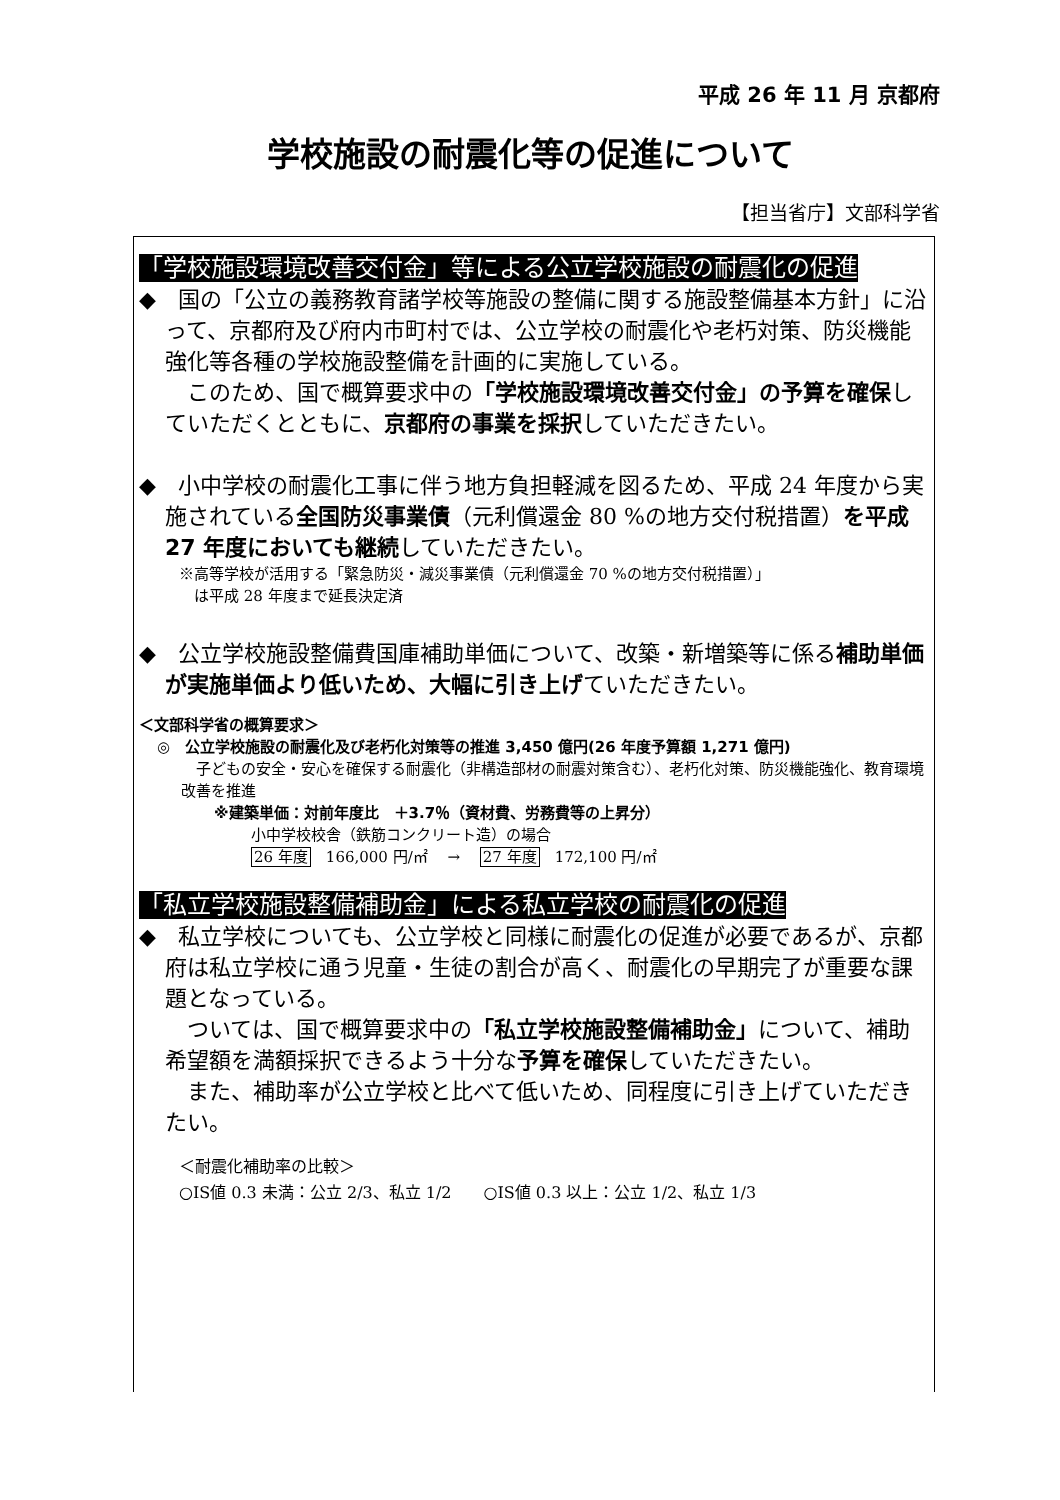平成 26 年 11 月 京都府
学校施設の耐震化等の促進について
【担当省庁】文部科学省
「学校施設環境改善交付金」等による公立学校施設の耐震化の促進
◆　国の「公立の義務教育諸学校等施設の整備に関する施設整備基本方針」に沿って、京都府及び府内市町村では、公立学校の耐震化や老朽対策、防災機能強化等各種の学校施設整備を計画的に実施している。
　このため、国で概算要求中の「学校施設環境改善交付金」の予算を確保していただくとともに、京都府の事業を採択していただきたい。
◆　小中学校の耐震化工事に伴う地方負担軽減を図るため、平成 24 年度から実施されている全国防災事業債（元利償還金 80 %の地方交付税措置）を平成 27 年度においても継続していただきたい。
※高等学校が活用する「緊急防災・減災事業債（元利償還金 70 %の地方交付税措置）」
　は平成 28 年度まで延長決定済
◆　公立学校施設整備費国庫補助単価について、改築・新増築等に係る補助単価が実施単価より低いため、大幅に引き上げていただきたい。
＜文部科学省の概算要求＞
◎　公立学校施設の耐震化及び老朽化対策等の推進 3,450 億円(26 年度予算額 1,271 億円)
　子どもの安全・安心を確保する耐震化（非構造部材の耐震対策含む）、老朽化対策、防災機能強化、教育環境改善を推進
※建築単価：対前年度比　＋3.7％（資材費、労務費等の上昇分）
小中学校校舎（鉄筋コンクリート造）の場合
26 年度　166,000 円/㎡　 →　 27 年度　172,100 円/㎡
「私立学校施設整備補助金」による私立学校の耐震化の促進
◆　私立学校についても、公立学校と同様に耐震化の促進が必要であるが、京都府は私立学校に通う児童・生徒の割合が高く、耐震化の早期完了が重要な課題となっている。
　ついては、国で概算要求中の「私立学校施設整備補助金」について、補助希望額を満額採択できるよう十分な予算を確保していただきたい。
　また、補助率が公立学校と比べて低いため、同程度に引き上げていただきたい。
＜耐震化補助率の比較＞
○IS値 0.3 未満：公立 2/3、私立 1/2　　○IS値 0.3 以上：公立 1/2、私立 1/3